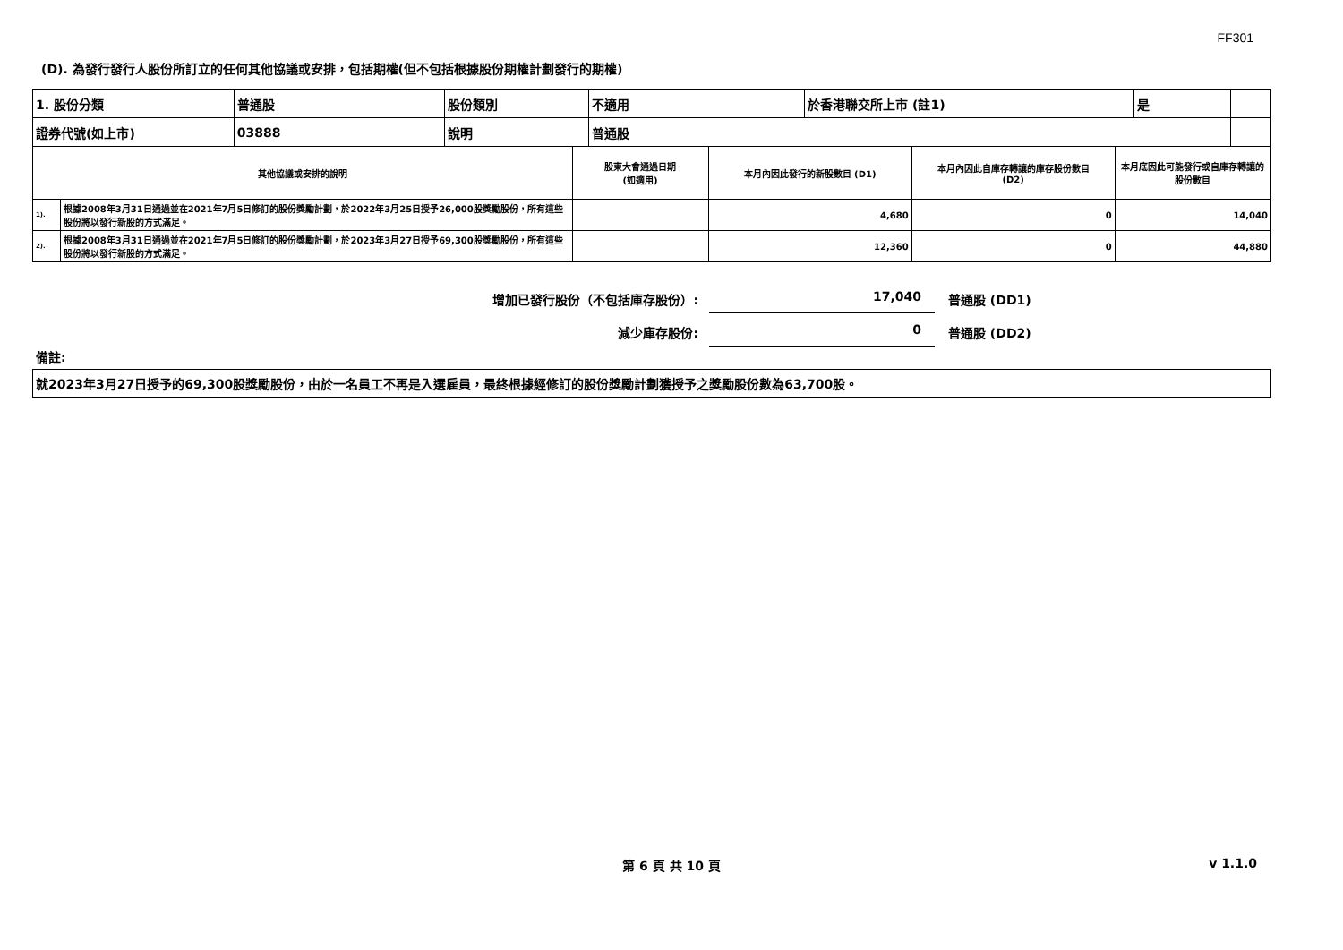FF301
(D). 為發行發行人股份所訂立的任何其他協議或安排，包括期權(但不包括根據股份期權計劃發行的期權)
| 1. 股份分類 | 普通股 | 股份類別 | 不適用 | 於香港聯交所上市 (註1) | 是 | |
| 證券代號(如上市) | 03888 | 說明 | 普通股 | | | |
| 其他協議或安排的說明 | | 股東大會通過日期 (如適用) | 本月內因此發行的新股數目 (D1) | 本月內因此自庫存轉讓的庫存股份數目 (D2) | 本月底因此可能發行或自庫存轉讓的股份數目 |
| --- | --- | --- | --- | --- | --- |
| 1). | 根據2008年3月31日通過並在2021年7月5日修訂的股份獎勵計劃，於2022年3月25日授予26,000股獎勵股份，所有這些股份將以發行新股的方式滿足。 | | 4,680 | 0 | 14,040 |
| 2). | 根據2008年3月31日通過並在2021年7月5日修訂的股份獎勵計劃，於2023年3月27日授予69,300股獎勵股份，所有這些股份將以發行新股的方式滿足。 | | 12,360 | 0 | 44,880 |
增加已發行股份（不包括庫存股份）:
17,040
普通股 (DD1)
減少庫存股份:
0
普通股 (DD2)
備註:
| 就2023年3月27日授予的69,300股獎勵股份，由於一名員工不再是入選雇員，最終根據經修訂的股份獎勵計劃獲授予之獎勵股份數為63,700股。 |
第 6 頁 共 10 頁 v 1.1.0